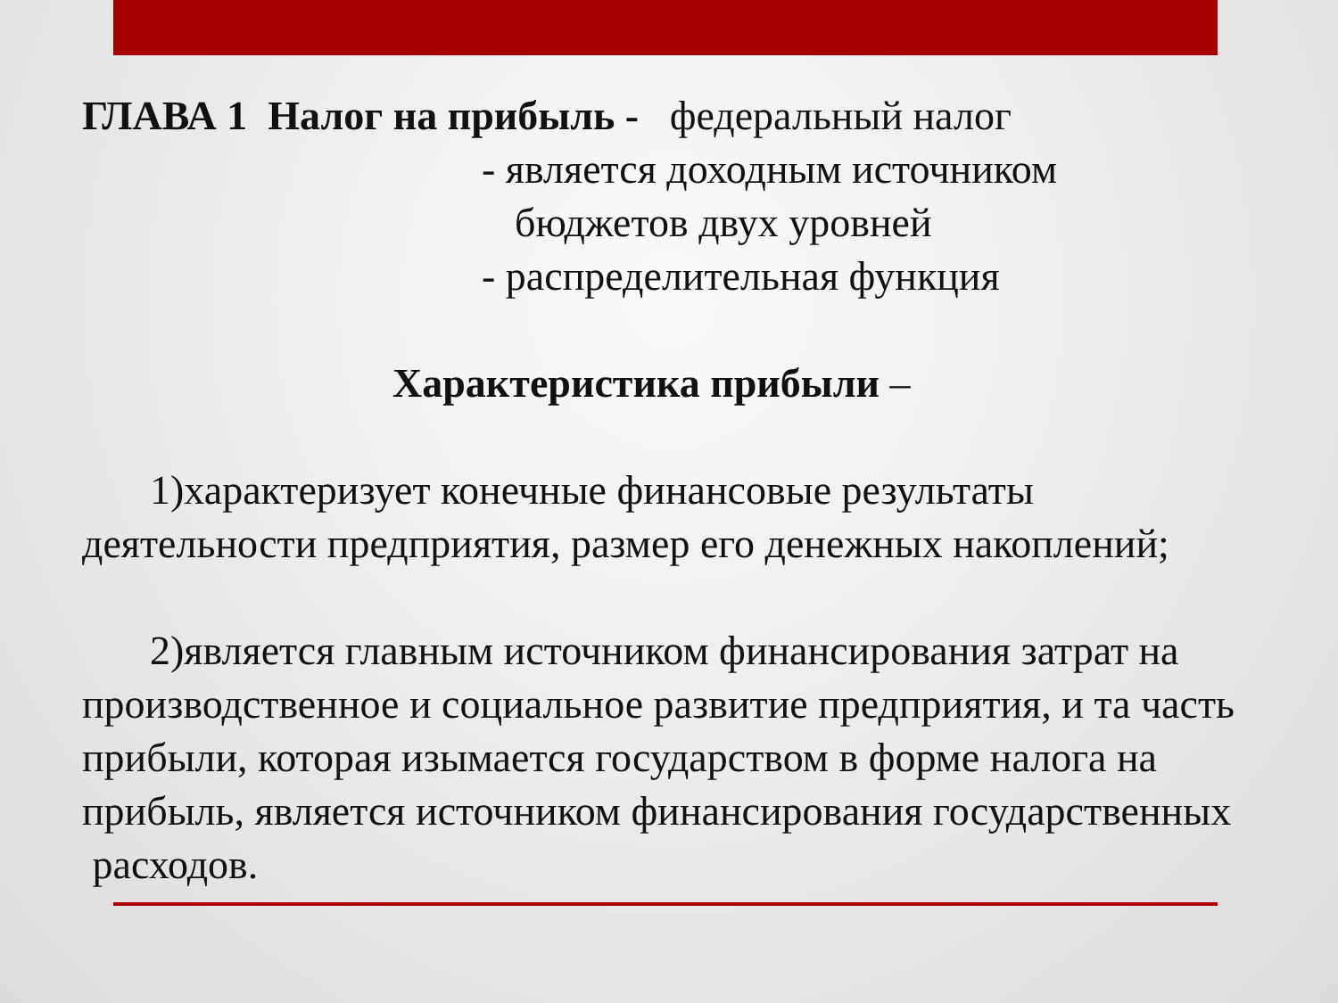ГЛАВА 1 Налог на прибыль - федеральный налог
- является доходным источником
бюджетов двух уровней
- распределительная функция
Характеристика прибыли –
1)характеризует конечные финансовые результаты деятельности предприятия, размер его денежных накоплений;
2)является главным источником финансирования затрат на производственное и социальное развитие предприятия, и та часть прибыли, которая изымается государством в форме налога на прибыль, является источником финансирования государственных расходов.